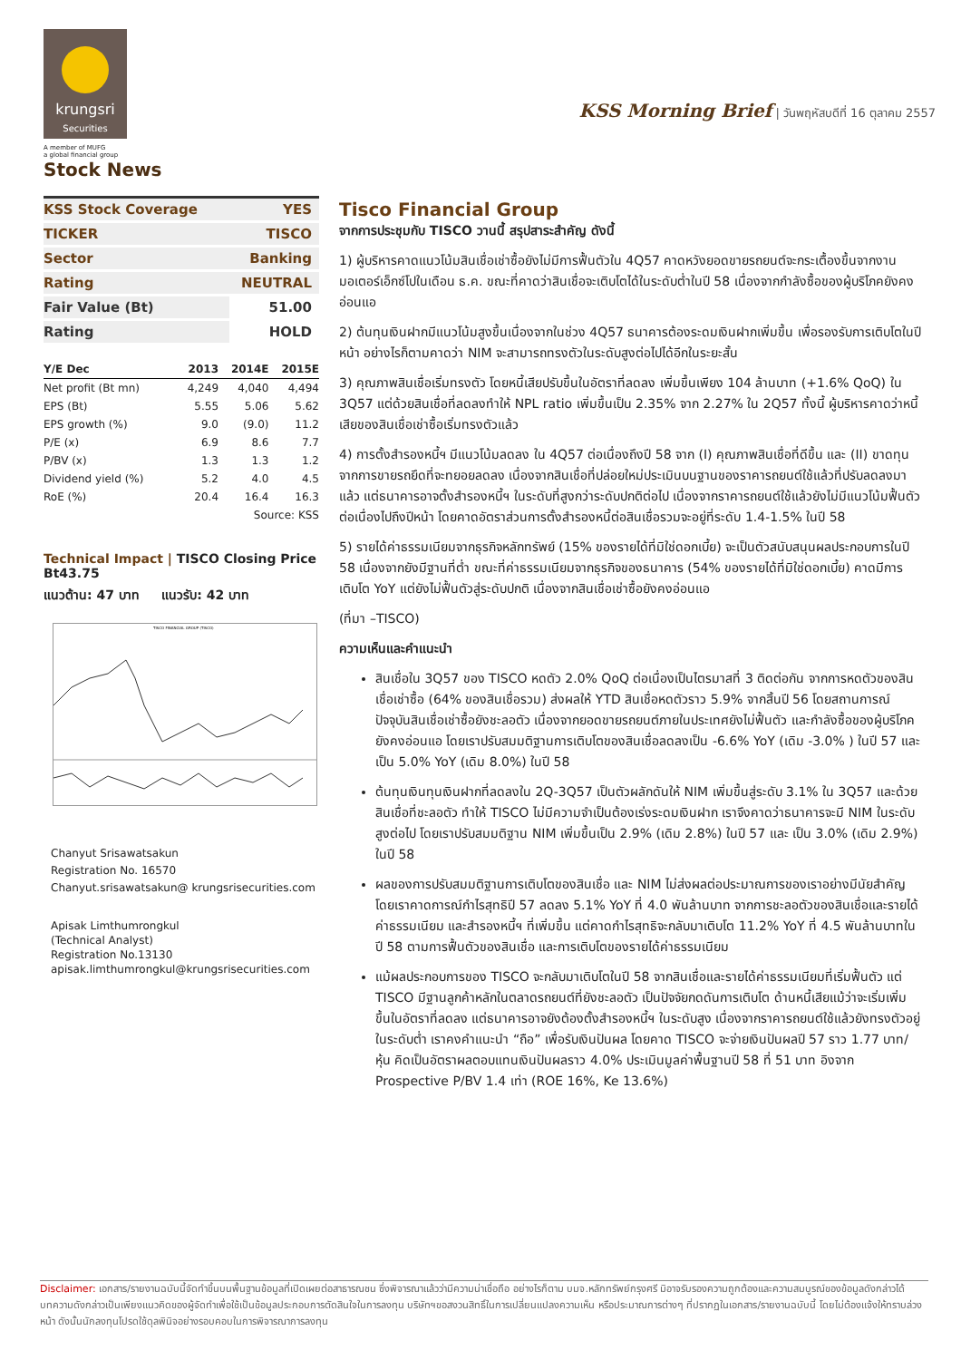krungsri
Securities
A member of MUFG
a global financial group
Stock News
KSS Morning Brief | วันพฤหัสบดีที่ 16 ตุลาคม 2557
| KSS Stock Coverage | YES |
| TICKER | TISCO |
| Sector | Banking |
| Rating | NEUTRAL |
| Fair Value (Bt) | 51.00 |
| Rating | HOLD |
| Y/E Dec | 2013 | 2014E | 2015E |
| --- | --- | --- | --- |
| Net profit (Bt mn) | 4,249 | 4,040 | 4,494 |
| EPS (Bt) | 5.55 | 5.06 | 5.62 |
| EPS growth (%) | 9.0 | (9.0) | 11.2 |
| P/E (x) | 6.9 | 8.6 | 7.7 |
| P/BV (x) | 1.3 | 1.3 | 1.2 |
| Dividend yield (%) | 5.2 | 4.0 | 4.5 |
| RoE (%) | 20.4 | 16.4 | 16.3 |
| Source: KSS | | | |
Technical Impact | TISCO Closing Price Bt43.75
แนวต้าน: 47 บาท แนวรับ: 42 บาท
TISCO FINANCIAL GROUP (TISCO)
Chanyut Srisawatsakun
Registration No. 16570
Chanyut.srisawatsakun@ krungsrisecurities.com
Apisak Limthumrongkul
(Technical Analyst)
Registration No.13130
apisak.limthumrongkul@krungsrisecurities.com
Tisco Financial Group
จากการประชุมกับ TISCO วานนี้ สรุปสาระสำคัญ ดังนี้
1) ผู้บริหารคาดแนวโน้มสินเชื่อเช่าซื้อยังไม่มีการฟื้นตัวใน 4Q57 คาดหวังยอดขายรถยนต์จะกระเตื้องขึ้นจากงานมอเตอร์เอ็กซ์โปในเดือน ธ.ค. ขณะที่คาดว่าสินเชื่อจะเติบโตได้ในระดับต่ำในปี 58 เนื่องจากกำลังซื้อของผู้บริโภคยังคงอ่อนแอ
2) ต้นทุนเงินฝากมีแนวโน้มสูงขึ้นเนื่องจากในช่วง 4Q57 ธนาคารต้องระดมเงินฝากเพิ่มขึ้น เพื่อรองรับการเติบโตในปีหน้า อย่างไรก็ตามคาดว่า NIM จะสามารถทรงตัวในระดับสูงต่อไปได้อีกในระยะสั้น
3) คุณภาพสินเชื่อเริ่มทรงตัว โดยหนี้เสียปรับขึ้นในอัตราที่ลดลง เพิ่มขึ้นเพียง 104 ล้านบาท (+1.6% QoQ) ใน 3Q57 แต่ด้วยสินเชื่อที่ลดลงทำให้ NPL ratio เพิ่มขึ้นเป็น 2.35% จาก 2.27% ใน 2Q57 ทั้งนี้ ผู้บริหารคาดว่าหนี้เสียของสินเชื่อเช่าซื้อเริ่มทรงตัวแล้ว
4) การตั้งสำรองหนี้ฯ มีแนวโน้มลดลง ใน 4Q57 ต่อเนื่องถึงปี 58 จาก (I) คุณภาพสินเชื่อที่ดีขึ้น และ (II) ขาดทุนจากการขายรถยึดที่จะทยอยลดลง เนื่องจากสินเชื่อที่ปล่อยใหม่ประเมินบนฐานของราคารถยนต์ใช้แล้วที่ปรับลดลงมาแล้ว แต่ธนาคารอาจตั้งสำรองหนี้ฯ ในระดับที่สูงกว่าระดับปกติต่อไป เนื่องจากราคารถยนต์ใช้แล้วยังไม่มีแนวโน้มฟื้นตัวต่อเนื่องไปถึงปีหน้า โดยคาดอัตราส่วนการตั้งสำรองหนี้ต่อสินเชื่อรวมจะอยู่ที่ระดับ 1.4-1.5% ในปี 58
5) รายได้ค่าธรรมเนียมจากธุรกิจหลักทรัพย์ (15% ของรายได้ที่มิใช่ดอกเบี้ย) จะเป็นตัวสนับสนุนผลประกอบการในปี 58 เนื่องจากยังมีฐานที่ต่ำ ขณะที่ค่าธรรมเนียมจากธุรกิจของธนาคาร (54% ของรายได้ที่มิใช่ดอกเบี้ย) คาดมีการเติบโต YoY แต่ยังไม่ฟื้นตัวสู่ระดับปกติ เนื่องจากสินเชื่อเช่าซื้อยังคงอ่อนแอ
(ที่มา –TISCO)
ความเห็นและคำแนะนำ
สินเชื่อใน 3Q57 ของ TISCO หดตัว 2.0% QoQ ต่อเนื่องเป็นไตรมาสที่ 3 ติดต่อกัน จากการหดตัวของสินเชื่อเช่าซื้อ (64% ของสินเชื่อรวม) ส่งผลให้ YTD สินเชื่อหดตัวราว 5.9% จากสิ้นปี 56 โดยสถานการณ์ปัจจุบันสินเชื่อเช่าซื้อยังชะลอตัว เนื่องจากยอดขายรถยนต์ภายในประเทศยังไม่ฟื้นตัว และกำลังซื้อของผู้บริโภคยังคงอ่อนแอ โดยเราปรับสมมติฐานการเติบโตของสินเชื่อลดลงเป็น -6.6% YoY (เดิม -3.0% ) ในปี 57 และเป็น 5.0% YoY (เดิม 8.0%) ในปี 58
ต้นทุนเงินทุนเงินฝากที่ลดลงใน 2Q-3Q57 เป็นตัวผลักดันให้ NIM เพิ่มขึ้นสู่ระดับ 3.1% ใน 3Q57 และด้วยสินเชื่อที่ชะลอตัว ทำให้ TISCO ไม่มีความจำเป็นต้องเร่งระดมเงินฝาก เราจึงคาดว่าธนาคารจะมี NIM ในระดับสูงต่อไป โดยเราปรับสมมติฐาน NIM เพิ่มขึ้นเป็น 2.9% (เดิม 2.8%) ในปี 57 และ เป็น 3.0% (เดิม 2.9%) ในปี 58
ผลของการปรับสมมติฐานการเติบโตของสินเชื่อ และ NIM ไม่ส่งผลต่อประมาณการของเราอย่างมีนัยสำคัญ โดยเราคาดการณ์กำไรสุทธิปี 57 ลดลง 5.1% YoY ที่ 4.0 พันล้านบาท จากการชะลอตัวของสินเชื่อและรายได้ค่าธรรมเนียม และสำรองหนี้ฯ ที่เพิ่มขึ้น แต่คาดกำไรสุทธิจะกลับมาเติบโต 11.2% YoY ที่ 4.5 พันล้านบาทในปี 58 ตามการฟื้นตัวของสินเชื่อ และการเติบโตของรายได้ค่าธรรมเนียม
แม้ผลประกอบการของ TISCO จะกลับมาเติบโตในปี 58 จากสินเชื่อและรายได้ค่าธรรมเนียมที่เริ่มฟื้นตัว แต่ TISCO มีฐานลูกค้าหลักในตลาดรถยนต์ที่ยังชะลอตัว เป็นปัจจัยกดดันการเติบโต ด้านหนี้เสียแม้ว่าจะเริ่มเพิ่มขึ้นในอัตราที่ลดลง แต่ธนาคารอาจยังต้องตั้งสำรองหนี้ฯ ในระดับสูง เนื่องจากราคารถยนต์ใช้แล้วยังทรงตัวอยู่ในระดับต่ำ เราคงคำแนะนำ “ถือ” เพื่อรับเงินปันผล โดยคาด TISCO จะจ่ายเงินปันผลปี 57 ราว 1.77 บาท/หุ้น คิดเป็นอัตราผลตอบแทนเงินปันผลราว 4.0% ประเมินมูลค่าพื้นฐานปี 58 ที่ 51 บาท อิงจาก Prospective P/BV 1.4 เท่า (ROE 16%, Ke 13.6%)
Disclaimer: เอกสาร/รายงานฉบับนี้จัดทำขึ้นบนพื้นฐานข้อมูลที่เปิดเผยต่อสาธารณชน ซึ่งพิจารณาแล้วว่ามีความน่าเชื่อถือ อย่างไรก็ตาม บมจ.หลักทรัพย์กรุงศรี มิอาจรับรองความถูกต้องและความสมบูรณ์ของข้อมูลดังกล่าวได้ บทความดังกล่าวเป็นเพียงแนวคิดของผู้จัดทำเพื่อใช้เป็นข้อมูลประกอบการตัดสินใจในการลงทุน บริษัทฯขอสงวนสิทธิ์ในการเปลี่ยนแปลงความเห็น หรือประมาณการต่างๆ ที่ปรากฏในเอกสาร/รายงานฉบับนี้ โดยไม่ต้องแจ้งให้ทราบล่วงหน้า ดังนั้นนักลงทุนโปรดใช้ดุลพินิจอย่างรอบคอบในการพิจารณาการลงทุน